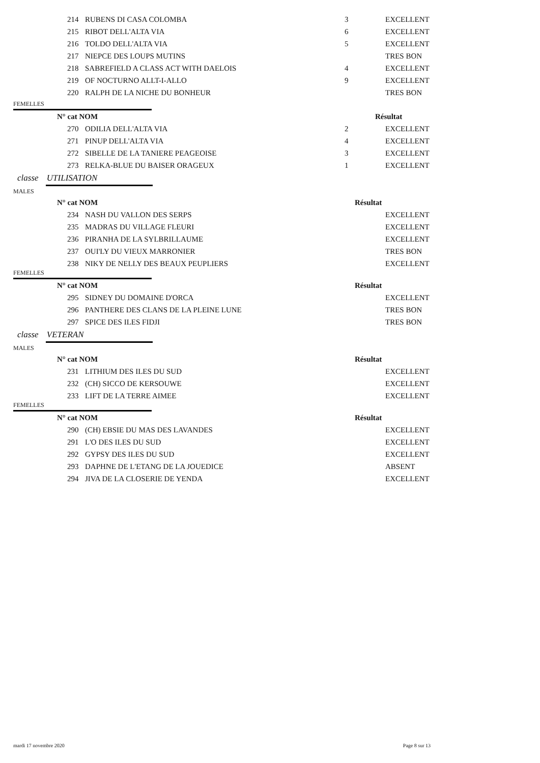| 214 | RUBENS DI CASA COLOMBA | 3 | EXCELLENT |
| 215 | RIBOT DELL'ALTA VIA | 6 | EXCELLENT |
| 216 | TOLDO DELL'ALTA VIA | 5 | EXCELLENT |
| 217 | NIEPCE DES LOUPS MUTINS | | TRES BON |
| 218 | SABREFIELD A CLASS ACT WITH DAELOIS | 4 | EXCELLENT |
| 219 | OF NOCTURNO ALLT-I-ALLO | 9 | EXCELLENT |
| 220 | RALPH DE LA NICHE DU BONHEUR | | TRES BON |
FEMELLES
| N° cat NOM | | Résultat |
| --- | --- | --- |
| 270 | ODILIA DELL'ALTA VIA | 2 | EXCELLENT |
| 271 | PINUP DELL'ALTA VIA | 4 | EXCELLENT |
| 272 | SIBELLE DE LA TANIERE PEAGEOISE | 3 | EXCELLENT |
| 273 | RELKA-BLUE DU BAISER ORAGEUX | 1 | EXCELLENT |
classe UTILISATION
MALES
| N° cat NOM | Résultat |
| --- | --- |
| 234 | NASH DU VALLON DES SERPS | | EXCELLENT |
| 235 | MADRAS DU VILLAGE FLEURI | | EXCELLENT |
| 236 | PIRANHA DE LA SYLBRILLAUME | | EXCELLENT |
| 237 | OUI'LY DU VIEUX MARRONIER | | TRES BON |
| 238 | NIKY DE NELLY DES BEAUX PEUPLIERS | | EXCELLENT |
FEMELLES
| N° cat NOM | Résultat |
| --- | --- |
| 295 | SIDNEY DU DOMAINE D'ORCA | | EXCELLENT |
| 296 | PANTHERE DES CLANS DE LA PLEINE LUNE | | TRES BON |
| 297 | SPICE DES ILES FIDJI | | TRES BON |
classe VETERAN
MALES
| N° cat NOM | Résultat |
| --- | --- |
| 231 | LITHIUM DES ILES DU SUD | | EXCELLENT |
| 232 | (CH) SICCO DE KERSOUWE | | EXCELLENT |
| 233 | LIFT DE LA TERRE AIMEE | | EXCELLENT |
FEMELLES
| N° cat NOM | Résultat |
| --- | --- |
| 290 | (CH) EBSIE DU MAS DES LAVANDES | | EXCELLENT |
| 291 | L'O DES ILES DU SUD | | EXCELLENT |
| 292 | GYPSY DES ILES DU SUD | | EXCELLENT |
| 293 | DAPHNE DE L'ETANG DE LA JOUEDICE | | ABSENT |
| 294 | JIVA DE LA CLOSERIE DE YENDA | | EXCELLENT |
mardi 17 novembre 2020 Page 8 sur 13